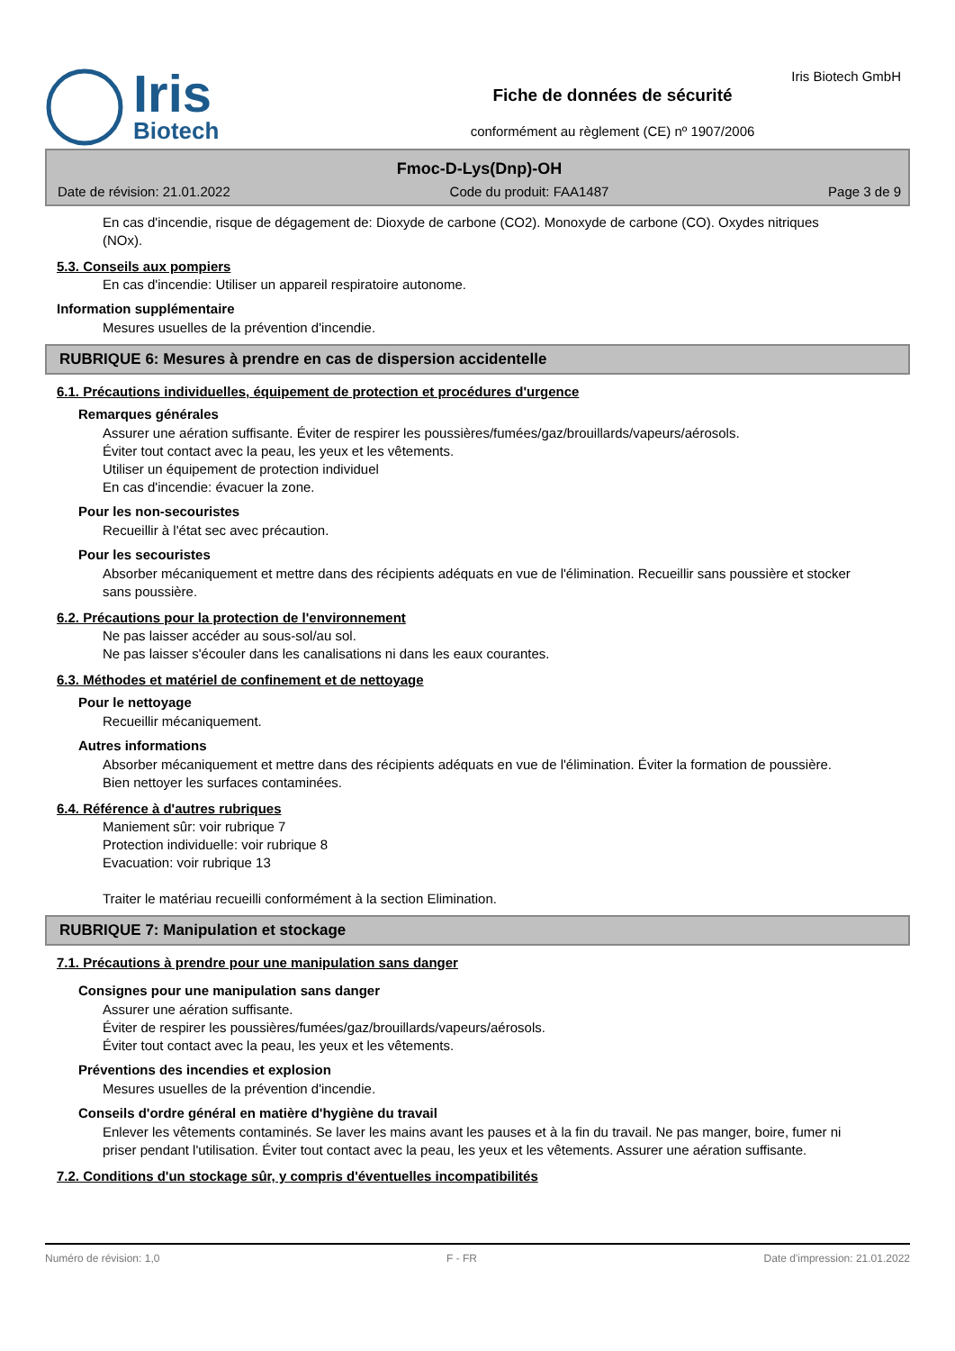Iris
Biotech
Fiche de données de sécurité
conformément au règlement (CE) nº 1907/2006
Iris Biotech GmbH
Fmoc-D-Lys(Dnp)-OH
Date de révision: 21.01.2022 Code du produit: FAA1487 Page 3 de 9
En cas d'incendie, risque de dégagement de: Dioxyde de carbone (CO2). Monoxyde de carbone (CO). Oxydes nitriques (NOx).
5.3. Conseils aux pompiers
En cas d'incendie: Utiliser un appareil respiratoire autonome.
Information supplémentaire
Mesures usuelles de la prévention d'incendie.
RUBRIQUE 6: Mesures à prendre en cas de dispersion accidentelle
6.1. Précautions individuelles, équipement de protection et procédures d'urgence
Remarques générales
Assurer une aération suffisante. Éviter de respirer les poussières/fumées/gaz/brouillards/vapeurs/aérosols.
Éviter tout contact avec la peau, les yeux et les vêtements.
Utiliser un équipement de protection individuel
En cas d'incendie: évacuer la zone.
Pour les non-secouristes
Recueillir à l'état sec avec précaution.
Pour les secouristes
Absorber mécaniquement et mettre dans des récipients adéquats en vue de l'élimination. Recueillir sans poussière et stocker sans poussière.
6.2. Précautions pour la protection de l'environnement
Ne pas laisser accéder au sous-sol/au sol.
Ne pas laisser s'écouler dans les canalisations ni dans les eaux courantes.
6.3. Méthodes et matériel de confinement et de nettoyage
Pour le nettoyage
Recueillir mécaniquement.
Autres informations
Absorber mécaniquement et mettre dans des récipients adéquats en vue de l'élimination. Éviter la formation de poussière.
Bien nettoyer les surfaces contaminées.
6.4. Référence à d'autres rubriques
Maniement sûr: voir rubrique 7
Protection individuelle: voir rubrique 8
Evacuation: voir rubrique 13
Traiter le matériau recueilli conformément à la section Elimination.
RUBRIQUE 7: Manipulation et stockage
7.1. Précautions à prendre pour une manipulation sans danger
Consignes pour une manipulation sans danger
Assurer une aération suffisante.
Éviter de respirer les poussières/fumées/gaz/brouillards/vapeurs/aérosols.
Éviter tout contact avec la peau, les yeux et les vêtements.
Préventions des incendies et explosion
Mesures usuelles de la prévention d'incendie.
Conseils d'ordre général en matière d'hygiène du travail
Enlever les vêtements contaminés. Se laver les mains avant les pauses et à la fin du travail. Ne pas manger, boire, fumer ni priser pendant l'utilisation. Éviter tout contact avec la peau, les yeux et les vêtements. Assurer une aération suffisante.
7.2. Conditions d'un stockage sûr, y compris d'éventuelles incompatibilités
Numéro de révision: 1,0 F - FR Date d'impression: 21.01.2022